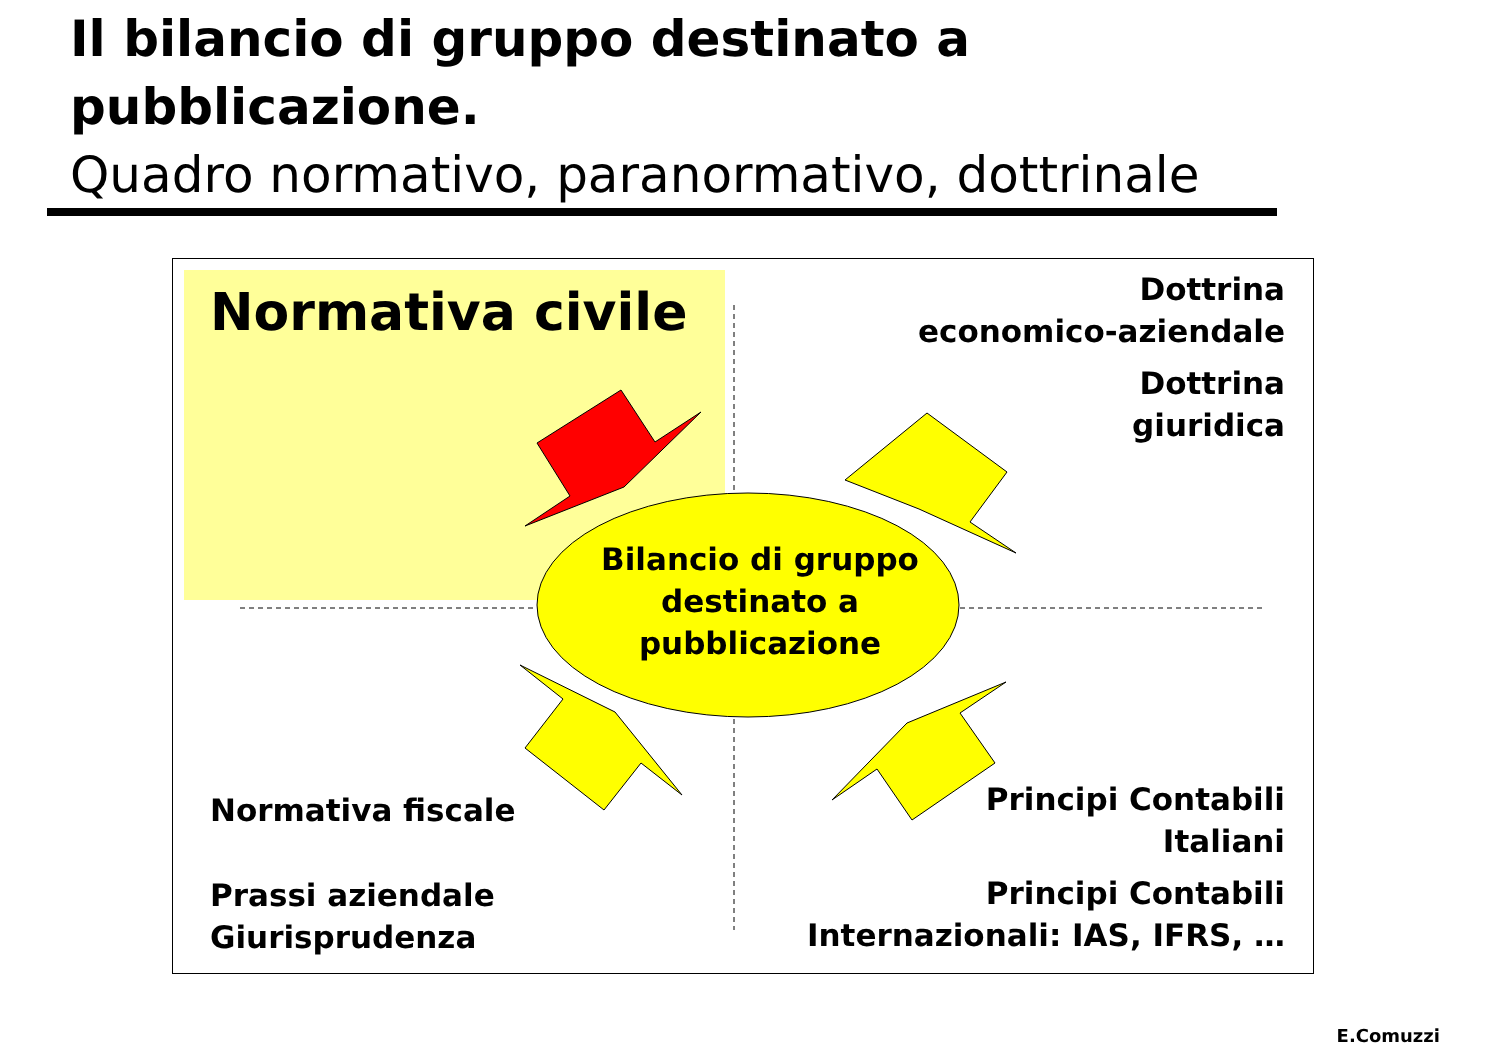Il bilancio di gruppo destinato a
pubblicazione.
Quadro normativo, paranormativo, dottrinale
Normativa civile
Dottrina
economico-aziendale
Dottrina
giuridica
Bilancio di gruppo destinato a pubblicazione
Normativa fiscale
Prassi aziendale
Giurisprudenza
Principi Contabili
Italiani
Principi Contabili
Internazionali: IAS, IFRS, …
E.Comuzzi